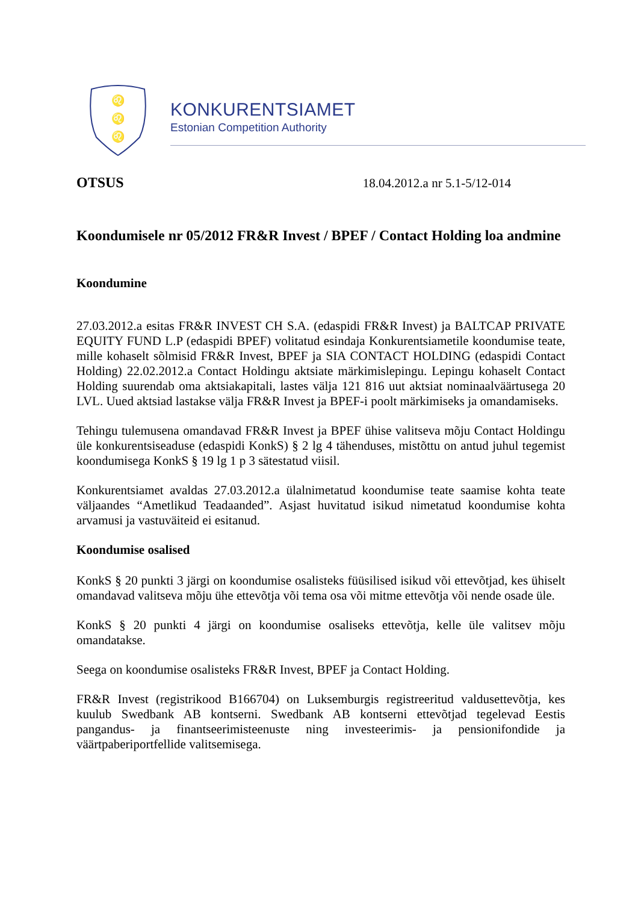♌
♌
♌
KONKURENTSIAMET
Estonian Competition Authority
OTSUS 18.04.2012.a nr 5.1-5/12-014
Koondumisele nr 05/2012 FR&R Invest / BPEF / Contact Holding loa andmine
Koondumine
27.03.2012.a esitas FR&R INVEST CH S.A. (edaspidi FR&R Invest) ja BALTCAP PRIVATE EQUITY FUND L.P (edaspidi BPEF) volitatud esindaja Konkurentsiametile koondumise teate, mille kohaselt sõlmisid FR&R Invest, BPEF ja SIA CONTACT HOLDING (edaspidi Contact Holding) 22.02.2012.a Contact Holdingu aktsiate märkimislepingu. Lepingu kohaselt Contact Holding suurendab oma aktsiakapitali, lastes välja 121 816 uut aktsiat nominaalväärtusega 20 LVL. Uued aktsiad lastakse välja FR&R Invest ja BPEF-i poolt märkimiseks ja omandamiseks.
Tehingu tulemusena omandavad FR&R Invest ja BPEF ühise valitseva mõju Contact Holdingu üle konkurentsiseaduse (edaspidi KonkS) § 2 lg 4 tähenduses, mistõttu on antud juhul tegemist koondumisega KonkS § 19 lg 1 p 3 sätestatud viisil.
Konkurentsiamet avaldas 27.03.2012.a ülalnimetatud koondumise teate saamise kohta teate väljaandes “Ametlikud Teadaanded”. Asjast huvitatud isikud nimetatud koondumise kohta arvamusi ja vastuväiteid ei esitanud.
Koondumise osalised
KonkS § 20 punkti 3 järgi on koondumise osalisteks füüsilised isikud või ettevõtjad, kes ühiselt omandavad valitseva mõju ühe ettevõtja või tema osa või mitme ettevõtja või nende osade üle.
KonkS § 20 punkti 4 järgi on koondumise osaliseks ettevõtja, kelle üle valitsev mõju omandatakse.
Seega on koondumise osalisteks FR&R Invest, BPEF ja Contact Holding.
FR&R Invest (registrikood B166704) on Luksemburgis registreeritud valdusettevõtja, kes kuulub Swedbank AB kontserni. Swedbank AB kontserni ettevõtjad tegelevad Eestis pangandus- ja finantseerimisteenuste ning investeerimis- ja pensionifondide ja väärtpaberiportfellide valitsemisega.